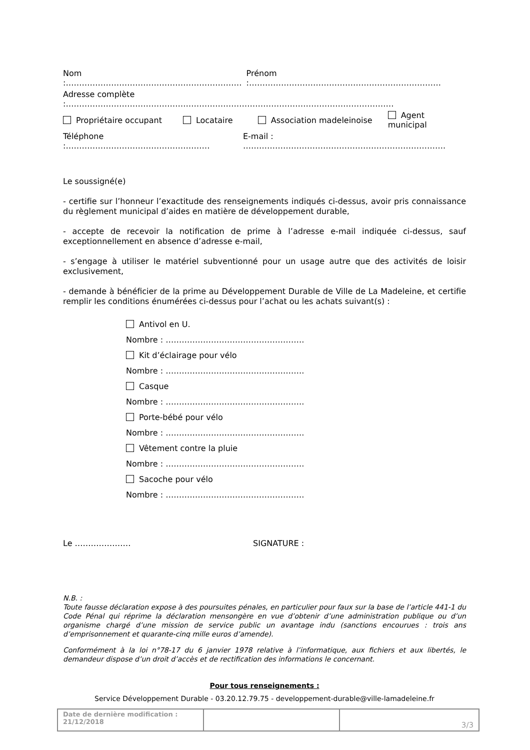Nom :………………………………………………………… Prénom :………………………………………………………………
Adresse complète :……………………………………………………………………………………………………………
Propriétaire occupant Locataire Association madeleinoise Agent municipal
Téléphone :……………………………………………… E-mail : ………………………………………………………………….
Le soussigné(e)
- certifie sur l’honneur l’exactitude des renseignements indiqués ci-dessus, avoir pris connaissance du règlement municipal d’aides en matière de développement durable,
- accepte de recevoir la notification de prime à l’adresse e-mail indiquée ci-dessus, sauf exceptionnellement en absence d’adresse e-mail,
- s’engage à utiliser le matériel subventionné pour un usage autre que des activités de loisir exclusivement,
- demande à bénéficier de la prime au Développement Durable de Ville de La Madeleine, et certifie remplir les conditions énumérées ci-dessus pour l’achat ou les achats suivant(s) :
Antivol en U.
Nombre : …………………………………………….
Kit d’éclairage pour vélo
Nombre : …………………………………………….
Casque
Nombre : …………………………………………….
Porte-bébé pour vélo
Nombre : …………………………………………….
Vêtement contre la pluie
Nombre : …………………………………………….
Sacoche pour vélo
Nombre : …………………………………………….
Le ………………… SIGNATURE :
N.B. :
Toute fausse déclaration expose à des poursuites pénales, en particulier pour faux sur la base de l’article 441-1 du Code Pénal qui réprime la déclaration mensongère en vue d’obtenir d’une administration publique ou d’un organisme chargé d’une mission de service public un avantage indu (sanctions encourues : trois ans d’emprisonnement et quarante-cinq mille euros d’amende).
Conformément à la loi n°78-17 du 6 janvier 1978 relative à l’informatique, aux fichiers et aux libertés, le demandeur dispose d’un droit d’accès et de rectification des informations le concernant.
Pour tous renseignements :
Service Développement Durable - 03.20.12.79.75 - developpement-durable@ville-lamadeleine.fr
| Date de dernière modification : 21/12/2018 | | 3/3 |